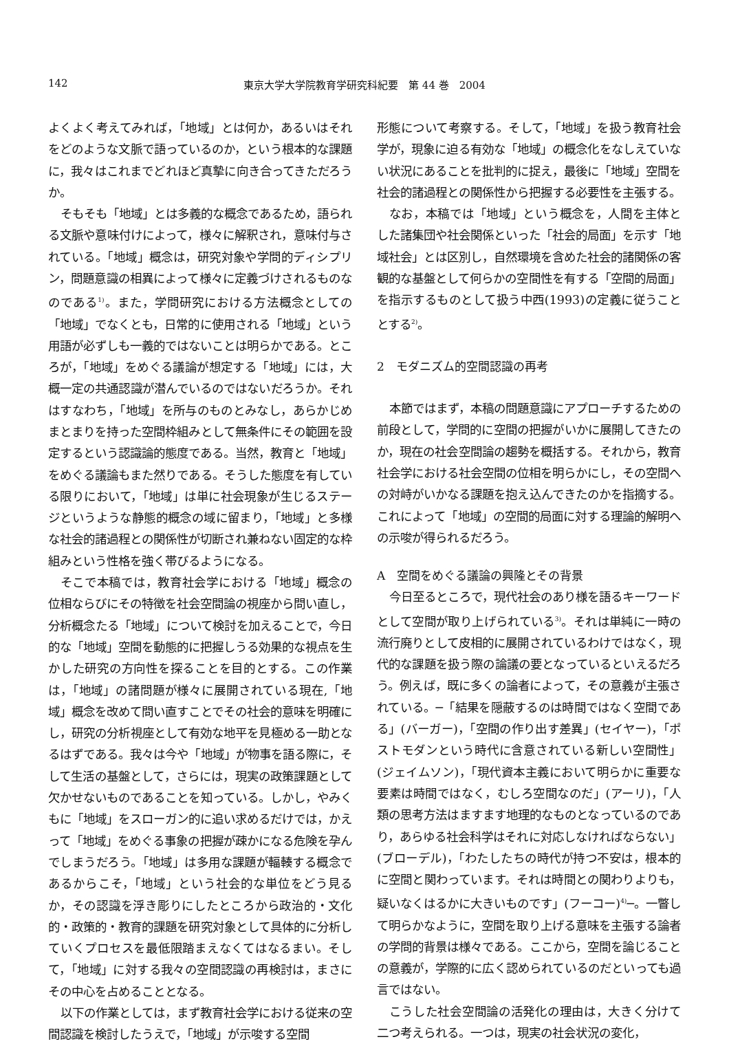142 東京大学大学院教育学研究科紀要　第 44 巻　2004
よくよく考えてみれば，「地域」とは何か，あるいはそれをどのような文脈で語っているのか，という根本的な課題に，我々はこれまでどれほど真摯に向き合ってきただろうか。
そもそも「地域」とは多義的な概念であるため，語られる文脈や意味付けによって，様々に解釈され，意味付与されている。「地域」概念は，研究対象や学問的ディシプリン，問題意識の相異によって様々に定義づけされるものなのである<sup>1)</sup>。また，学問研究における方法概念としての「地域」でなくとも，日常的に使用される「地域」という用語が必ずしも一義的ではないことは明らかである。ところが，「地域」をめぐる議論が想定する「地域」には，大概一定の共通認識が潜んでいるのではないだろうか。それはすなわち，「地域」を所与のものとみなし，あらかじめまとまりを持った空間枠組みとして無条件にその範囲を設定するという認識論的態度である。当然，教育と「地域」をめぐる議論もまた然りである。そうした態度を有している限りにおいて，「地域」は単に社会現象が生じるステージというような静態的概念の域に留まり，「地域」と多様な社会的諸過程との関係性が切断され兼ねない固定的な枠組みという性格を強く帯びるようになる。
そこで本稿では，教育社会学における「地域」概念の位相ならびにその特徴を社会空間論の視座から問い直し，分析概念たる「地域」について検討を加えることで，今日的な「地域」空間を動態的に把握しうる効果的な視点を生かした研究の方向性を探ることを目的とする。この作業は，「地域」の諸問題が様々に展開されている現在,「地域」概念を改めて問い直すことでその社会的意味を明確にし，研究の分析視座として有効な地平を見極める一助となるはずである。我々は今や「地域」が物事を語る際に，そして生活の基盤として，さらには，現実の政策課題として欠かせないものであることを知っている。しかし，やみくもに「地域」をスローガン的に追い求めるだけでは，かえって「地域」をめぐる事象の把握が疎かになる危険を孕んでしまうだろう。「地域」は多用な課題が輻輳する概念であるからこそ，「地域」という社会的な単位をどう見るか，その認識を浮き彫りにしたところから政治的・文化的・政策的・教育的課題を研究対象として具体的に分析していくプロセスを最低限踏まえなくてはなるまい。そして，「地域」に対する我々の空間認識の再検討は，まさにその中心を占めることとなる。
以下の作業としては，まず教育社会学における従来の空間認識を検討したうえで，「地域」が示唆する空間
形態について考察する。そして，「地域」を扱う教育社会学が，現象に迫る有効な「地域」の概念化をなしえていない状況にあることを批判的に捉え，最後に「地域」空間を社会的諸過程との関係性から把握する必要性を主張する。
なお，本稿では「地域」という概念を，人間を主体とした諸集団や社会関係といった「社会的局面」を示す「地域社会」とは区別し，自然環境を含めた社会的諸関係の客観的な基盤として何らかの空間性を有する「空間的局面」を指示するものとして扱う中西(1993)の定義に従うこととする<sup>2)</sup>。
2　モダニズム的空間認識の再考
本節ではまず，本稿の問題意識にアプローチするための前段として，学問的に空間の把握がいかに展開してきたのか，現在の社会空間論の趨勢を概括する。それから，教育社会学における社会空間の位相を明らかにし，その空間への対峙がいかなる課題を抱え込んできたのかを指摘する。これによって「地域」の空間的局面に対する理論的解明への示唆が得られるだろう。
A　空間をめぐる議論の興隆とその背景
今日至るところで，現代社会のあり様を語るキーワードとして空間が取り上げられている<sup>3)</sup>。それは単純に一時の流行廃りとして皮相的に展開されているわけではなく，現代的な課題を扱う際の論議の要となっているといえるだろう。例えば，既に多くの論者によって，その意義が主張されている。─「結果を隠蔽するのは時間ではなく空間である」(バーガー)，「空間の作り出す差異」(セイヤー)，「ポストモダンという時代に含意されている新しい空間性」(ジェイムソン)，「現代資本主義において明らかに重要な要素は時間ではなく，むしろ空間なのだ」(アーリ)，「人類の思考方法はますます地理的なものとなっているのであり，あらゆる社会科学はそれに対応しなければならない」(ブローデル)，「わたしたちの時代が持つ不安は，根本的に空間と関わっています。それは時間との関わりよりも，疑いなくはるかに大きいものです」(フーコー)<sup>4)</sup>─。一瞥して明らかなように，空間を取り上げる意味を主張する論者の学問的背景は様々である。ここから，空間を論じることの意義が，学際的に広く認められているのだといっても過言ではない。
こうした社会空間論の活発化の理由は，大きく分けて二つ考えられる。一つは，現実の社会状況の変化，